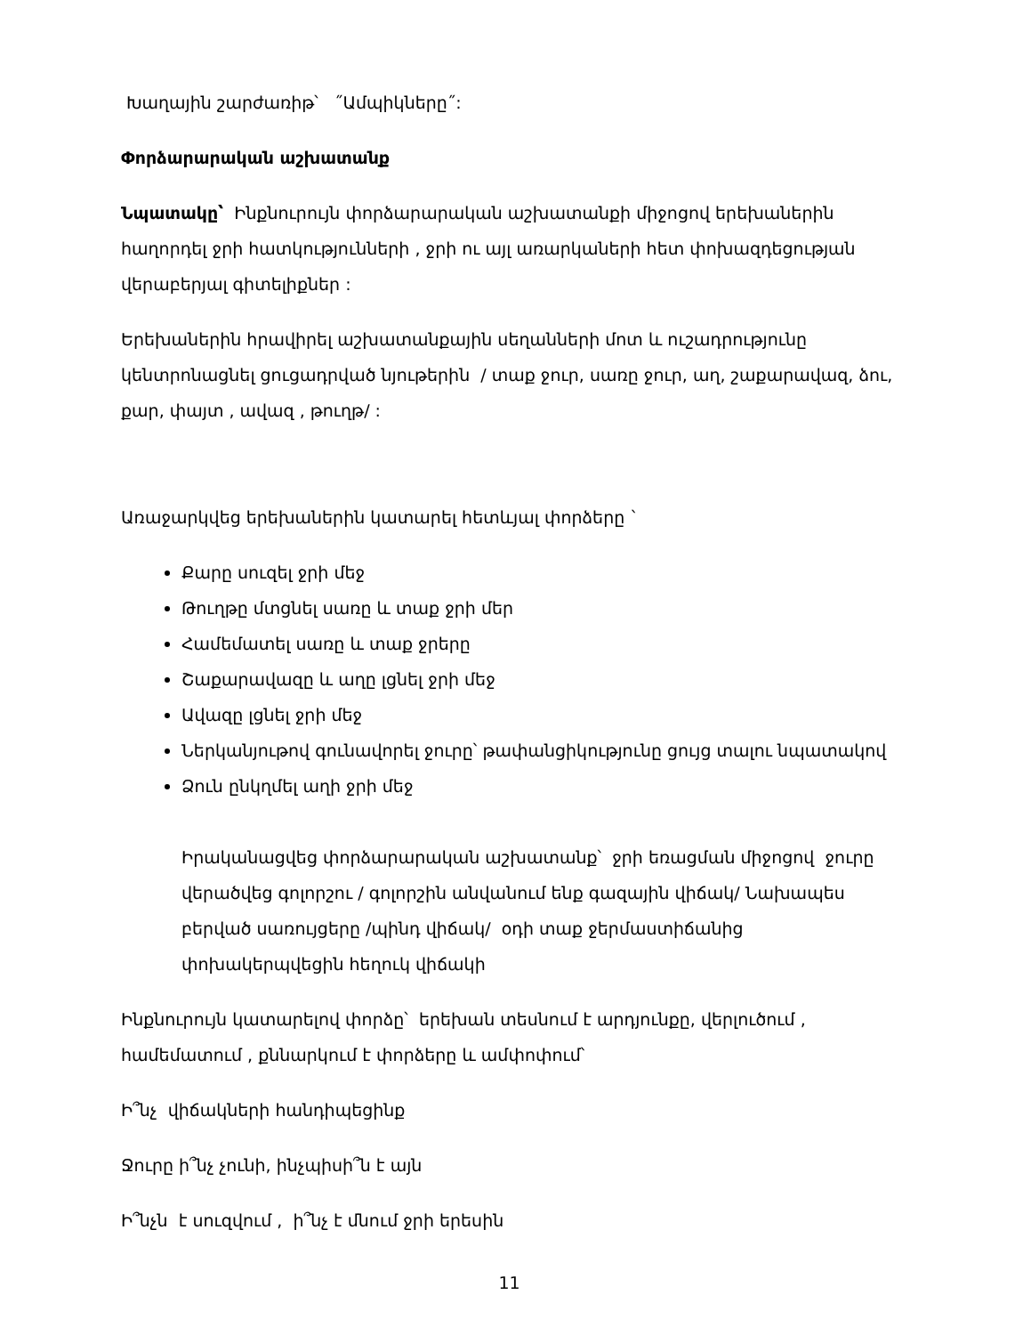Խաղային շարժառիթ՝ ˝Ամպիկները˝:
Փորձարարական աշխատանք
Նպատակը՝ Ինքնուրույն փորձարարական աշխատանքի միջոցով երեխաներին հաղորդել ջրի հատկությունների , ջրի ու այլ առարկաների հետ փոխազդեցության վերաբերյալ գիտելիքներ :
Երեխաներին հրավիրել աշխատանքային սեղանների մոտ և ուշադրությունը կենտրոնացնել ցուցադրված նյութերին / տաք ջուր, սառը ջուր, աղ, շաքարավազ, ձու, քար, փայտ , ավազ , թուղթ/ :
Առաջարկվեց երեխաներին կատարել հետևյալ փորձերը `
Քարը սուզել ջրի մեջ
Թուղթը մտցնել սառը և տաք ջրի մեր
Համեմատել սառը և տաք ջրերը
Շաքարավազը և աղը լցնել ջրի մեջ
Ավազը լցնել ջրի մեջ
Ներկանյութով գունավորել ջուրը՝ թափանցիկությունը ցույց տալու նպատակով
Ձուն ընկղմել աղի ջրի մեջ
Իրականացվեց փորձարարական աշխատանք՝ ջրի եռացման միջոցով ջուրը վերածվեց գոլորշու / գոլորշին անվանում ենք գազային վիճակ/ Նախապես բերված սառույցերը /պինդ վիճակ/ օդի տաք ջերմաստիճանից փոխակերպվեցին հեղուկ վիճակի
Ինքնուրույն կատարելով փորձը՝ երեխան տեսնում է արդյունքը, վերլուծում , համեմատում , քննարկում է փորձերը և ամփոփում՝
Ի՞նչ վիճակների հանդիպեցինք
Ջուրը ի՞նչ չունի, ինչպիսի՞ն է այն
Ի՞նչն է սուզվում , ի՞նչ է մնում ջրի երեսին
11